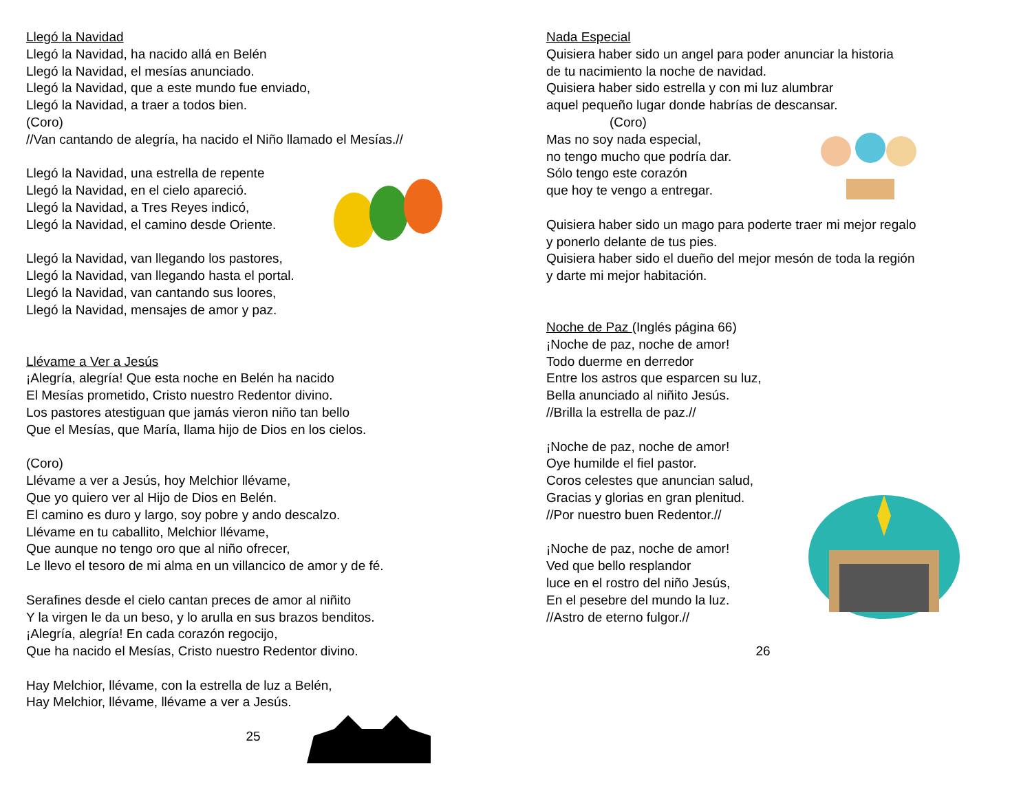Llegó la Navidad
Llegó la Navidad, ha nacido allá en Belén
Llegó la Navidad, el mesías anunciado.
Llegó la Navidad, que a este mundo fue enviado,
Llegó la Navidad, a traer a todos bien.
(Coro)
//Van cantando de alegría, ha nacido el Niño llamado el Mesías.//
Llegó la Navidad, una estrella de repente
Llegó la Navidad, en el cielo apareció.
Llegó la Navidad, a Tres Reyes indicó,
Llegó la Navidad, el camino desde Oriente.
Llegó la Navidad, van llegando los pastores,
Llegó la Navidad, van llegando hasta el portal.
Llegó la Navidad, van cantando sus loores,
Llegó la Navidad, mensajes de amor y paz.
Llévame a Ver a Jesús
¡Alegría, alegría! Que esta noche en Belén ha nacido
El Mesías prometido, Cristo nuestro Redentor divino.
Los pastores atestiguan que jamás vieron niño tan bello
Que el Mesías, que María, llama hijo de Dios en los cielos.
(Coro)
Llévame a ver a Jesús, hoy Melchior llévame,
Que yo quiero ver al Hijo de Dios en Belén.
El camino es duro y largo, soy pobre y ando descalzo.
Llévame en tu caballito, Melchior llévame,
Que aunque no tengo oro que al niño ofrecer,
Le llevo el tesoro de mi alma en un villancico de amor y de fé.
Serafines desde el cielo cantan preces de amor al niñito
Y la virgen le da un beso, y lo arulla en sus brazos benditos.
¡Alegría, alegría! En cada corazón regocijo,
Que ha nacido el Mesías, Cristo nuestro Redentor divino.
Hay Melchior, llévame, con la estrella de luz a Belén,
Hay Melchior, llévame, llévame a ver a Jesús.
25
Nada Especial
Quisiera haber sido un angel para poder anunciar la historia
de tu nacimiento la noche de navidad.
Quisiera haber sido estrella y con mi luz alumbrar
aquel pequeño lugar donde habrías de descansar.
(Coro)
Mas no soy nada especial,
no tengo mucho que podría dar.
Sólo tengo este corazón
que hoy te vengo a entregar.
Quisiera haber sido un mago para poderte traer mi mejor regalo
y ponerlo delante de tus pies.
Quisiera haber sido el dueño del mejor mesón de toda la región
y darte mi mejor habitación.
Noche de Paz (Inglés página 66)
¡Noche de paz, noche de amor!
Todo duerme en derredor
Entre los astros que esparcen su luz,
Bella anunciado al niñito Jesús.
//Brilla la estrella de paz.//
¡Noche de paz, noche de amor!
Oye humilde el fiel pastor.
Coros celestes que anuncian salud,
Gracias y glorias en gran plenitud.
//Por nuestro buen Redentor.//
¡Noche de paz, noche de amor!
Ved que bello resplandor
luce en el rostro del niño Jesús,
En el pesebre del mundo la luz.
//Astro de eterno fulgor.//
26